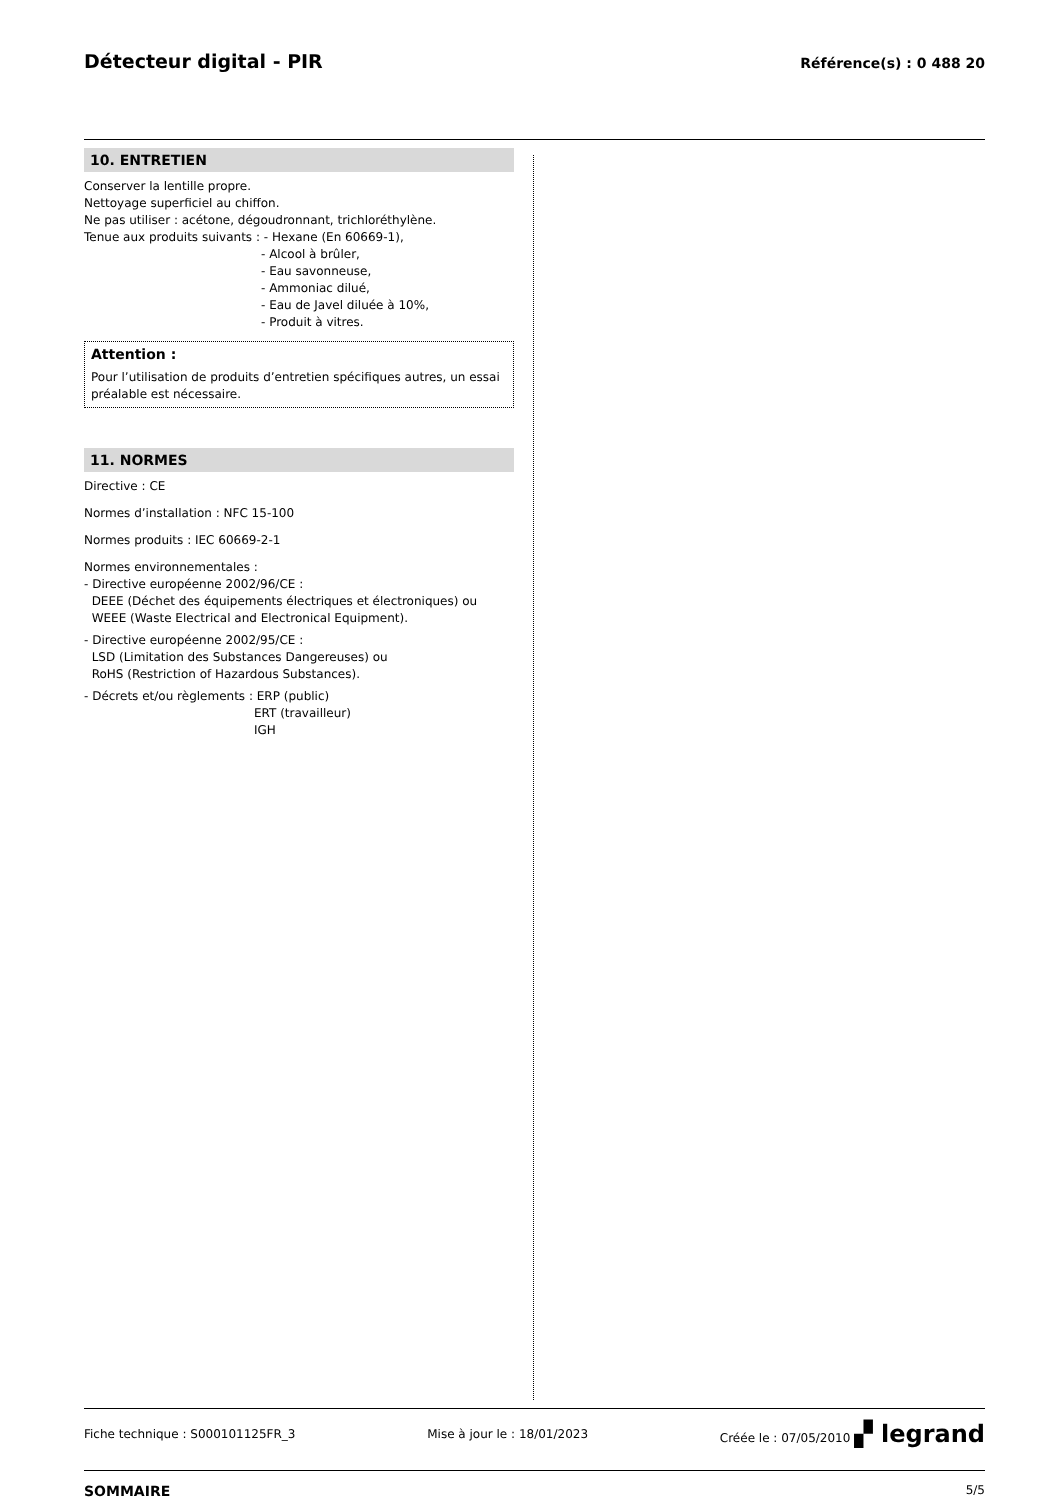Détecteur digital - PIR
Référence(s) : 0 488 20
10. ENTRETIEN
Conserver la lentille propre.
Nettoyage superficiel au chiffon.
Ne pas utiliser : acétone, dégoudronnant, trichloréthylène.
Tenue aux produits suivants : - Hexane (En 60669-1),
- Alcool à brûler,
- Eau savonneuse,
- Ammoniac dilué,
- Eau de Javel diluée à 10%,
- Produit à vitres.
Attention :
Pour l’utilisation de produits d’entretien spécifiques autres, un essai préalable est nécessaire.
11. NORMES
Directive : CE
Normes d’installation : NFC 15-100
Normes produits : IEC 60669-2-1
Normes environnementales :
- Directive européenne 2002/96/CE :
DEEE (Déchet des équipements électriques et électroniques) ou
WEEE (Waste Electrical and Electronical Equipment).
- Directive européenne 2002/95/CE :
LSD (Limitation des Substances Dangereuses) ou
RoHS (Restriction of Hazardous Substances).
- Décrets et/ou règlements : ERP (public)
ERT (travailleur)
IGH
Fiche technique : S000101125FR_3 Mise à jour le : 18/01/2023 Créée le : 07/05/2010 ▞ legrand
SOMMAIRE 5/5